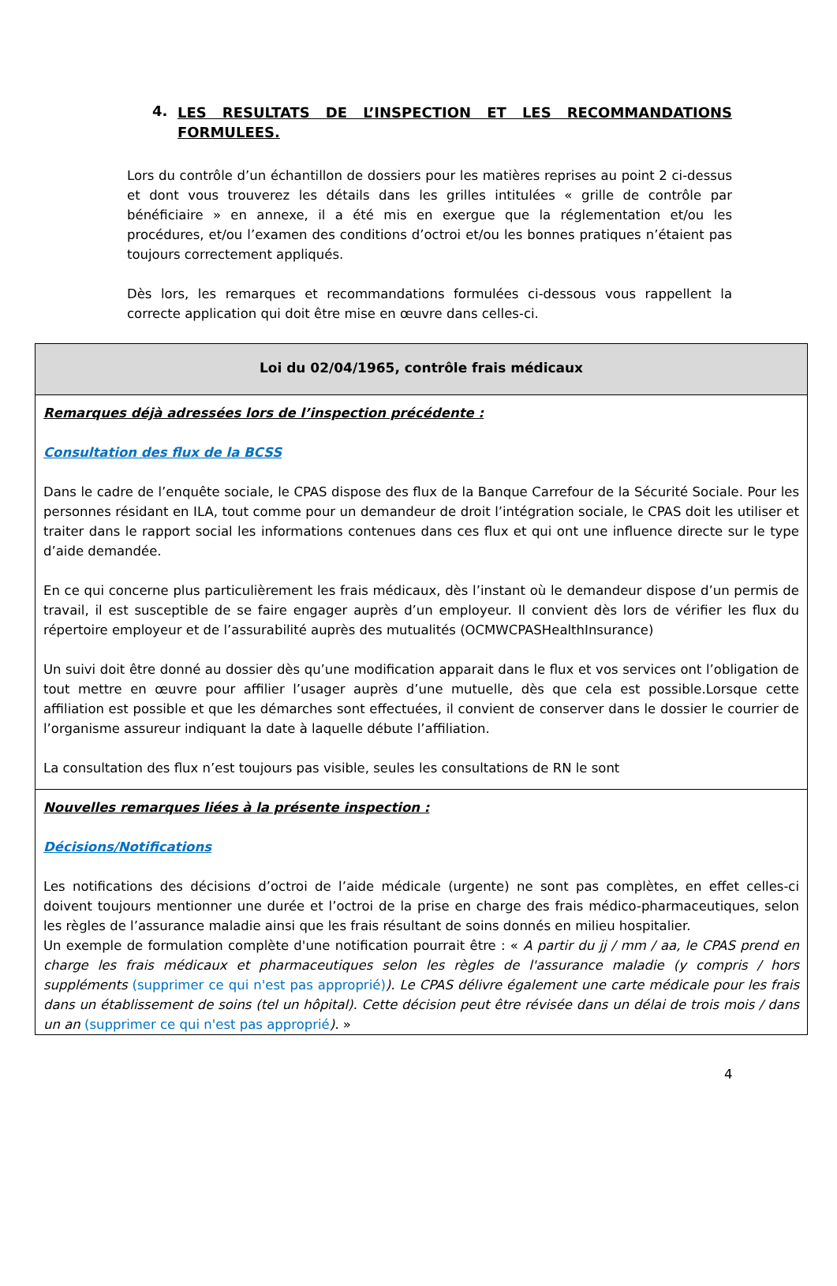4. LES RESULTATS DE L’INSPECTION ET LES RECOMMANDATIONS FORMULEES.
Lors du contrôle d’un échantillon de dossiers pour les matières reprises au point 2 ci-dessus et dont vous trouverez les détails dans les grilles intitulées « grille de contrôle par bénéficiaire » en annexe, il a été mis en exergue que la réglementation et/ou les procédures, et/ou l’examen des conditions d’octroi et/ou les bonnes pratiques n’étaient pas toujours correctement appliqués.
Dès lors, les remarques et recommandations formulées ci-dessous vous rappellent la correcte application qui doit être mise en œuvre dans celles-ci.
| Loi du 02/04/1965, contrôle frais médicaux |
| --- |
| Remarques déjà adressées lors de l’inspection précédente : Consultation des flux de la BCSS Dans le cadre de l’enquête sociale, le CPAS dispose des flux de la Banque Carrefour de la Sécurité Sociale. Pour les personnes résidant en ILA, tout comme pour un demandeur de droit l’intégration sociale, le CPAS doit les utiliser et traiter dans le rapport social les informations contenues dans ces flux et qui ont une influence directe sur le type d’aide demandée. En ce qui concerne plus particulièrement les frais médicaux, dès l’instant où le demandeur dispose d’un permis de travail, il est susceptible de se faire engager auprès d’un employeur. Il convient dès lors de vérifier les flux du répertoire employeur et de l’assurabilité auprès des mutualités (OCMWCPASHealthInsurance) Un suivi doit être donné au dossier dès qu’une modification apparait dans le flux et vos services ont l’obligation de tout mettre en œuvre pour affilier l’usager auprès d’une mutuelle, dès que cela est possible.Lorsque cette affiliation est possible et que les démarches sont effectuées, il convient de conserver dans le dossier le courrier de l’organisme assureur indiquant la date à laquelle débute l’affiliation. La consultation des flux n’est toujours pas visible, seules les consultations de RN le sont |
| Nouvelles remarques liées à la présente inspection : Décisions/Notifications Les notifications des décisions d’octroi de l’aide médicale (urgente) ne sont pas complètes, en effet celles-ci doivent toujours mentionner une durée et l’octroi de la prise en charge des frais médico-pharmaceutiques, selon les règles de l’assurance maladie ainsi que les frais résultant de soins donnés en milieu hospitalier. Un exemple de formulation complète d'une notification pourrait être : « A partir du jj / mm / aa, le CPAS prend en charge les frais médicaux et pharmaceutiques selon les règles de l'assurance maladie (y compris / hors suppléments (supprimer ce qui n'est pas approprié) ). Le CPAS délivre également une carte médicale pour les frais dans un établissement de soins (tel un hôpital). Cette décision peut être révisée dans un délai de trois mois / dans un an (supprimer ce qui n'est pas approprié ). » |
4